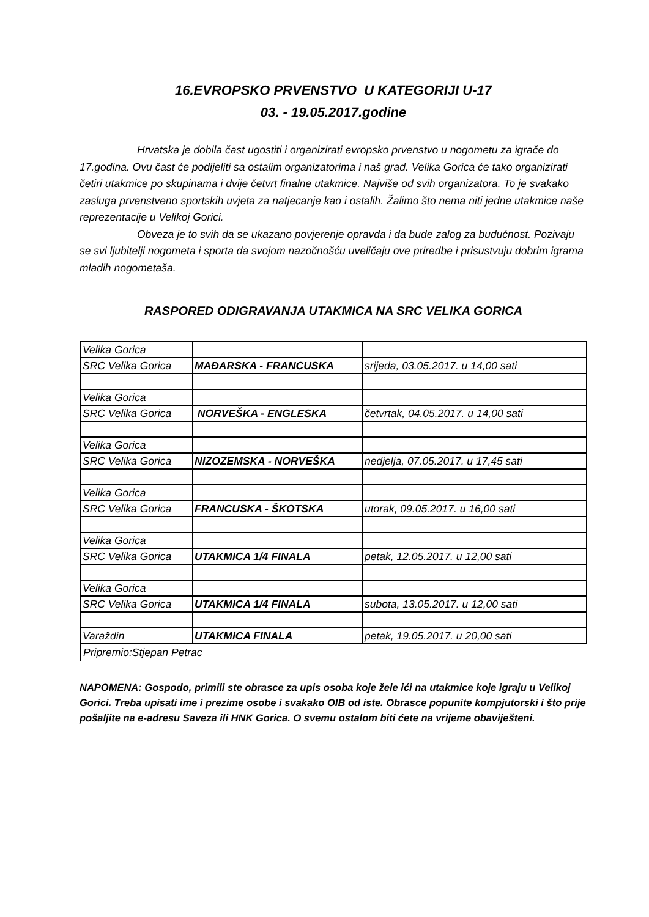16.EVROPSKO PRVENSTVO U KATEGORIJI U-17
03. - 19.05.2017.godine
Hrvatska je dobila čast ugostiti i organizirati evropsko prvenstvo u nogometu za igrače do 17.godina. Ovu čast će podijeliti sa ostalim organizatorima i naš grad. Velika Gorica će tako organizirati četiri utakmice po skupinama i dvije četvrt finalne utakmice. Najviše od svih organizatora. To je svakako zasluga prvenstveno sportskih uvjeta za natjecanje kao i ostalih. Žalimo što nema niti jedne utakmice naše reprezentacije u Velikoj Gorici.
Obveza je to svih da se ukazano povjerenje opravda i da bude zalog za budućnost. Pozivaju se svi ljubitelji nogometa i sporta da svojom nazočnošću uveličaju ove priredbe i prisustvuju dobrim igrama mladih nogometaša.
RASPORED ODIGRAVANJA UTAKMICA NA SRC VELIKA GORICA
| Velika Gorica | | |
| SRC Velika Gorica | MAĐARSKA - FRANCUSKA | srijeda, 03.05.2017. u 14,00 sati |
| Velika Gorica | | |
| SRC Velika Gorica | NORVEŠKA - ENGLESKA | četvrtak, 04.05.2017. u 14,00 sati |
| Velika Gorica | | |
| SRC Velika Gorica | NIZOZEMSKA - NORVEŠKA | nedjelja, 07.05.2017. u 17,45 sati |
| Velika Gorica | | |
| SRC Velika Gorica | FRANCUSKA - ŠKOTSKA | utorak, 09.05.2017. u 16,00 sati |
| Velika Gorica | | |
| SRC Velika Gorica | UTAKMICA 1/4 FINALA | petak, 12.05.2017. u 12,00 sati |
| Velika Gorica | | |
| SRC Velika Gorica | UTAKMICA 1/4 FINALA | subota, 13.05.2017. u 12,00 sati |
| Varaždin | UTAKMICA FINALA | petak, 19.05.2017. u 20,00 sati |
Pripremio:Stjepan Petrac
NAPOMENA: Gospodo, primili ste obrasce za upis osoba koje žele ići na utakmice koje igraju u Velikoj Gorici. Treba upisati ime i prezime osobe i svakako OIB od iste. Obrasce popunite kompjutorski i što prije pošaljite na e-adresu Saveza ili HNK Gorica. O svemu ostalom biti ćete na vrijeme obaviješteni.